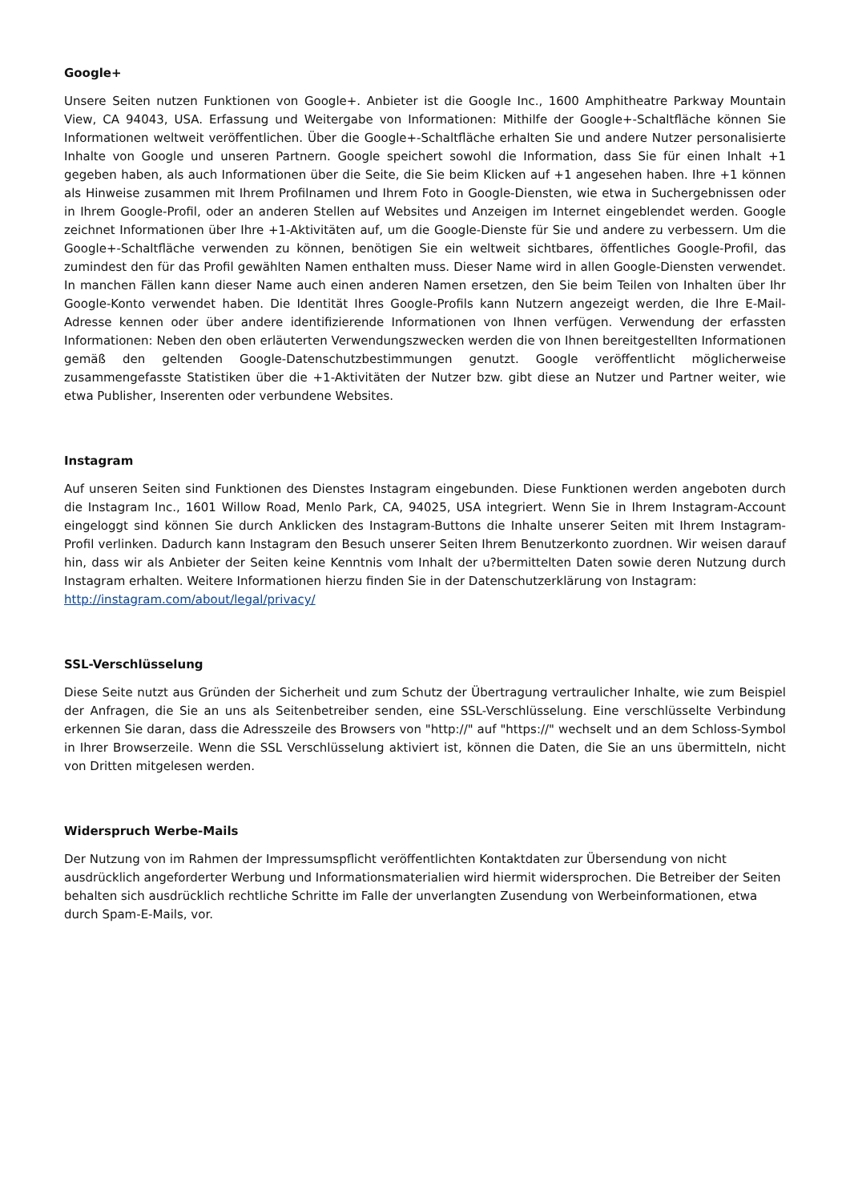Google+
Unsere Seiten nutzen Funktionen von Google+. Anbieter ist die Google Inc., 1600 Amphitheatre Parkway Mountain View, CA 94043, USA. Erfassung und Weitergabe von Informationen: Mithilfe der Google+-Schaltfläche können Sie Informationen weltweit veröffentlichen. Über die Google+-Schaltfläche erhalten Sie und andere Nutzer personalisierte Inhalte von Google und unseren Partnern. Google speichert sowohl die Information, dass Sie für einen Inhalt +1 gegeben haben, als auch Informationen über die Seite, die Sie beim Klicken auf +1 angesehen haben. Ihre +1 können als Hinweise zusammen mit Ihrem Profilnamen und Ihrem Foto in Google-Diensten, wie etwa in Suchergebnissen oder in Ihrem Google-Profil, oder an anderen Stellen auf Websites und Anzeigen im Internet eingeblendet werden. Google zeichnet Informationen über Ihre +1-Aktivitäten auf, um die Google-Dienste für Sie und andere zu verbessern. Um die Google+-Schaltfläche verwenden zu können, benötigen Sie ein weltweit sichtbares, öffentliches Google-Profil, das zumindest den für das Profil gewählten Namen enthalten muss. Dieser Name wird in allen Google-Diensten verwendet. In manchen Fällen kann dieser Name auch einen anderen Namen ersetzen, den Sie beim Teilen von Inhalten über Ihr Google-Konto verwendet haben. Die Identität Ihres Google-Profils kann Nutzern angezeigt werden, die Ihre E-Mail-Adresse kennen oder über andere identifizierende Informationen von Ihnen verfügen. Verwendung der erfassten Informationen: Neben den oben erläuterten Verwendungszwecken werden die von Ihnen bereitgestellten Informationen gemäß den geltenden Google-Datenschutzbestimmungen genutzt. Google veröffentlicht möglicherweise zusammengefasste Statistiken über die +1-Aktivitäten der Nutzer bzw. gibt diese an Nutzer und Partner weiter, wie etwa Publisher, Inserenten oder verbundene Websites.
Instagram
Auf unseren Seiten sind Funktionen des Dienstes Instagram eingebunden. Diese Funktionen werden angeboten durch die Instagram Inc., 1601 Willow Road, Menlo Park, CA, 94025, USA integriert. Wenn Sie in Ihrem Instagram-Account eingeloggt sind können Sie durch Anklicken des Instagram-Buttons die Inhalte unserer Seiten mit Ihrem Instagram-Profil verlinken. Dadurch kann Instagram den Besuch unserer Seiten Ihrem Benutzerkonto zuordnen. Wir weisen darauf hin, dass wir als Anbieter der Seiten keine Kenntnis vom Inhalt der u?bermittelten Daten sowie deren Nutzung durch Instagram erhalten. Weitere Informationen hierzu finden Sie in der Datenschutzerklärung von Instagram:
http://instagram.com/about/legal/privacy/
SSL-Verschlüsselung
Diese Seite nutzt aus Gründen der Sicherheit und zum Schutz der Übertragung vertraulicher Inhalte, wie zum Beispiel der Anfragen, die Sie an uns als Seitenbetreiber senden, eine SSL-Verschlüsselung. Eine verschlüsselte Verbindung erkennen Sie daran, dass die Adresszeile des Browsers von "http://" auf "https://" wechselt und an dem Schloss-Symbol in Ihrer Browserzeile. Wenn die SSL Verschlüsselung aktiviert ist, können die Daten, die Sie an uns übermitteln, nicht von Dritten mitgelesen werden.
Widerspruch Werbe-Mails
Der Nutzung von im Rahmen der Impressumspflicht veröffentlichten Kontaktdaten zur Übersendung von nicht ausdrücklich angeforderter Werbung und Informationsmaterialien wird hiermit widersprochen. Die Betreiber der Seiten behalten sich ausdrücklich rechtliche Schritte im Falle der unverlangten Zusendung von Werbeinformationen, etwa durch Spam-E-Mails, vor.